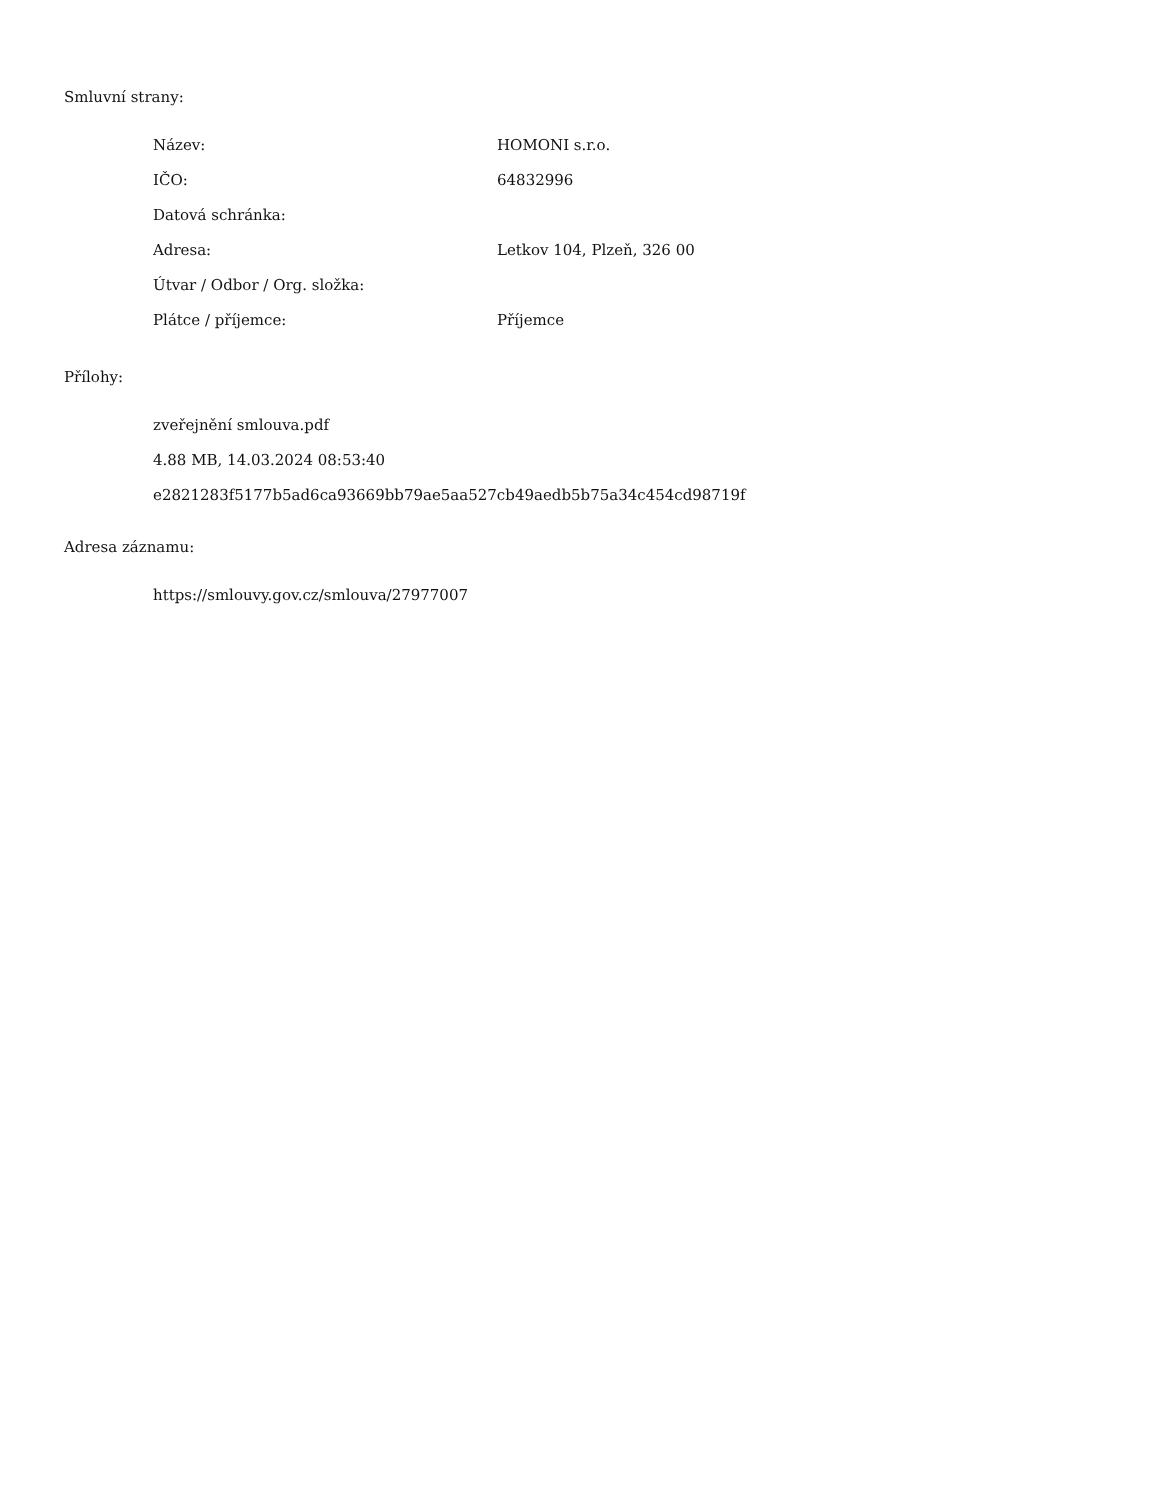Smluvní strany:
| Název: | HOMONI s.r.o. |
| IČO: | 64832996 |
| Datová schránka: | |
| Adresa: | Letkov 104, Plzeň, 326 00 |
| Útvar / Odbor / Org. složka: | |
| Plátce / příjemce: | Příjemce |
Přílohy:
zveřejnění smlouva.pdf
4.88 MB, 14.03.2024 08:53:40
e2821283f5177b5ad6ca93669bb79ae5aa527cb49aedb5b75a34c454cd98719f
Adresa záznamu:
https://smlouvy.gov.cz/smlouva/27977007